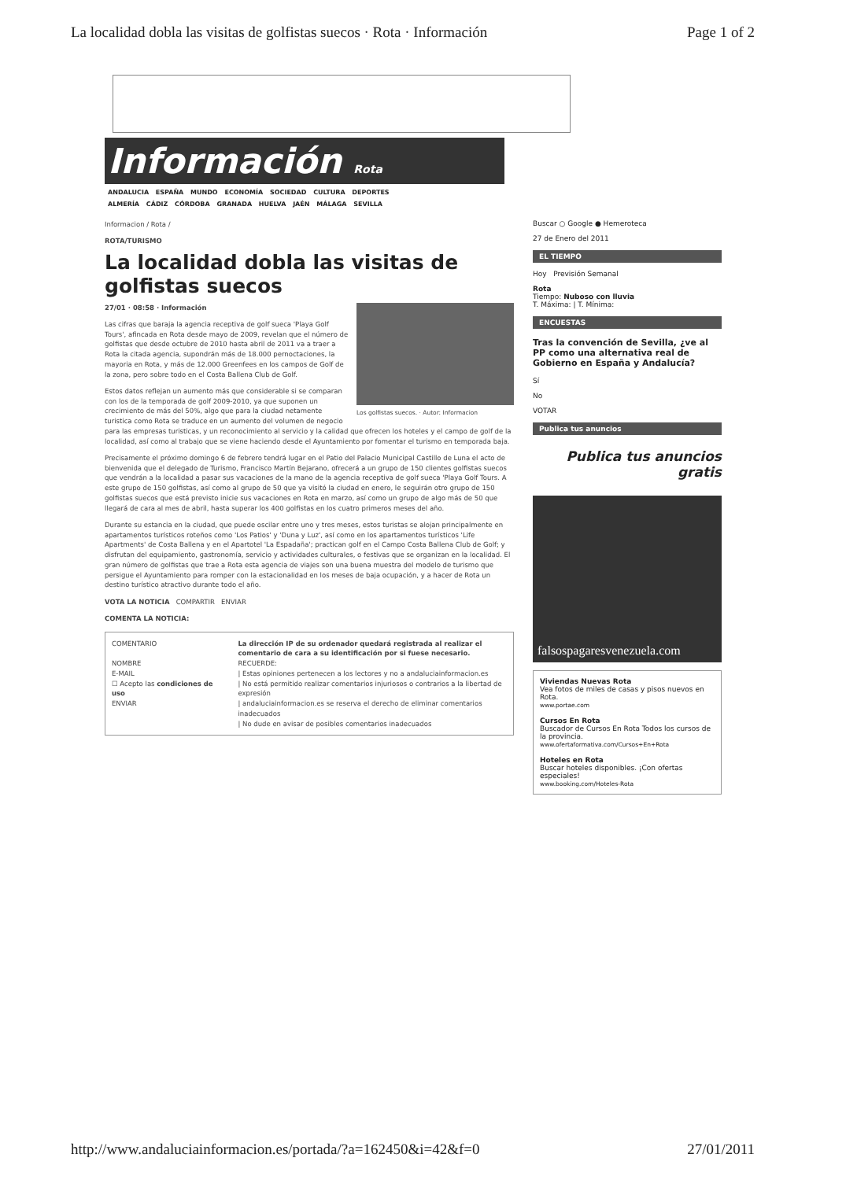La localidad dobla las visitas de golfistas suecos · Rota · Información Page 1 of 2
Información Rota
ANDALUCIA ESPAÑA MUNDO ECONOMÍA SOCIEDAD CULTURA DEPORTES
ALMERÍA CÁDIZ CÓRDOBA GRANADA HUELVA JAÉN MÁLAGA SEVILLA
Informacion / Rota /
ROTA/TURISMO
La localidad dobla las visitas de golfistas suecos
27/01 · 08:58 · Información
Los golfistas suecos. · Autor: Informacion
Las cifras que baraja la agencia receptiva de golf sueca 'Playa Golf Tours', afincada en Rota desde mayo de 2009, revelan que el número de golfistas que desde octubre de 2010 hasta abril de 2011 va a traer a Rota la citada agencia, supondrán más de 18.000 pernoctaciones, la mayoria en Rota, y más de 12.000 Greenfees en los campos de Golf de la zona, pero sobre todo en el Costa Ballena Club de Golf.
Estos datos reflejan un aumento más que considerable si se comparan con los de la temporada de golf 2009-2010, ya que suponen un crecimiento de más del 50%, algo que para la ciudad netamente turistica como Rota se traduce en un aumento del volumen de negocio para las empresas turisticas, y un reconocimiento al servicio y la calidad que ofrecen los hoteles y el campo de golf de la localidad, así como al trabajo que se viene haciendo desde el Ayuntamiento por fomentar el turismo en temporada baja.
Precisamente el próximo domingo 6 de febrero tendrá lugar en el Patio del Palacio Municipal Castillo de Luna el acto de bienvenida que el delegado de Turismo, Francisco Martín Bejarano, ofrecerá a un grupo de 150 clientes golfistas suecos que vendrán a la localidad a pasar sus vacaciones de la mano de la agencia receptiva de golf sueca 'Playa Golf Tours. A este grupo de 150 golfistas, así como al grupo de 50 que ya visitó la ciudad en enero, le seguirán otro grupo de 150 golfistas suecos que está previsto inicie sus vacaciones en Rota en marzo, así como un grupo de algo más de 50 que llegará de cara al mes de abril, hasta superar los 400 golfistas en los cuatro primeros meses del año.
Durante su estancia en la ciudad, que puede oscilar entre uno y tres meses, estos turistas se alojan principalmente en apartamentos turísticos roteños como 'Los Patios' y 'Duna y Luz', así como en los apartamentos turísticos 'Life Apartments' de Costa Ballena y en el Apartotel 'La Espadaña'; practican golf en el Campo Costa Ballena Club de Golf; y disfrutan del equipamiento, gastronomía, servicio y actividades culturales, o festivas que se organizan en la localidad. El gran número de golfistas que trae a Rota esta agencia de viajes son una buena muestra del modelo de turismo que persigue el Ayuntamiento para romper con la estacionalidad en los meses de baja ocupación, y a hacer de Rota un destino turístico atractivo durante todo el año.
VOTA LA NOTICIA COMPARTIR ENVIAR
COMENTA LA NOTICIA:
COMENTARIO
NOMBRE
E-MAIL
☐ Acepto las condiciones de uso
ENVIAR
La dirección IP de su ordenador quedará registrada al realizar el comentario de cara a su identificación por si fuese necesario.
RECUERDE:
| Estas opiniones pertenecen a los lectores y no a andaluciainformacion.es
| No está permitido realizar comentarios injuriosos o contrarios a la libertad de expresión
| andaluciainformacion.es se reserva el derecho de eliminar comentarios inadecuados
| No dude en avisar de posibles comentarios inadecuados
Buscar ○ Google ● Hemeroteca
27 de Enero del 2011
EL TIEMPO
Hoy Previsión Semanal
Rota
Tiempo: Nuboso con lluvia
T. Máxima: | T. Mínima:
ENCUESTAS
Tras la convención de Sevilla, ¿ve al PP como una alternativa real de Gobierno en España y Andalucía?
Sí
No
VOTAR
Publica tus anuncios
Publica tus anuncios gratis
falsospagaresvenezuela.com
Viviendas Nuevas Rota
Vea fotos de miles de casas y pisos nuevos en Rota.
www.portae.com
Cursos En Rota
Buscador de Cursos En Rota Todos los cursos de la provincia.
www.ofertaformativa.com/Cursos+En+Rota
Hoteles en Rota
Buscar hoteles disponibles. ¡Con ofertas especiales!
www.booking.com/Hoteles-Rota
http://www.andaluciainformacion.es/portada/?a=162450&i=42&f=0 27/01/2011